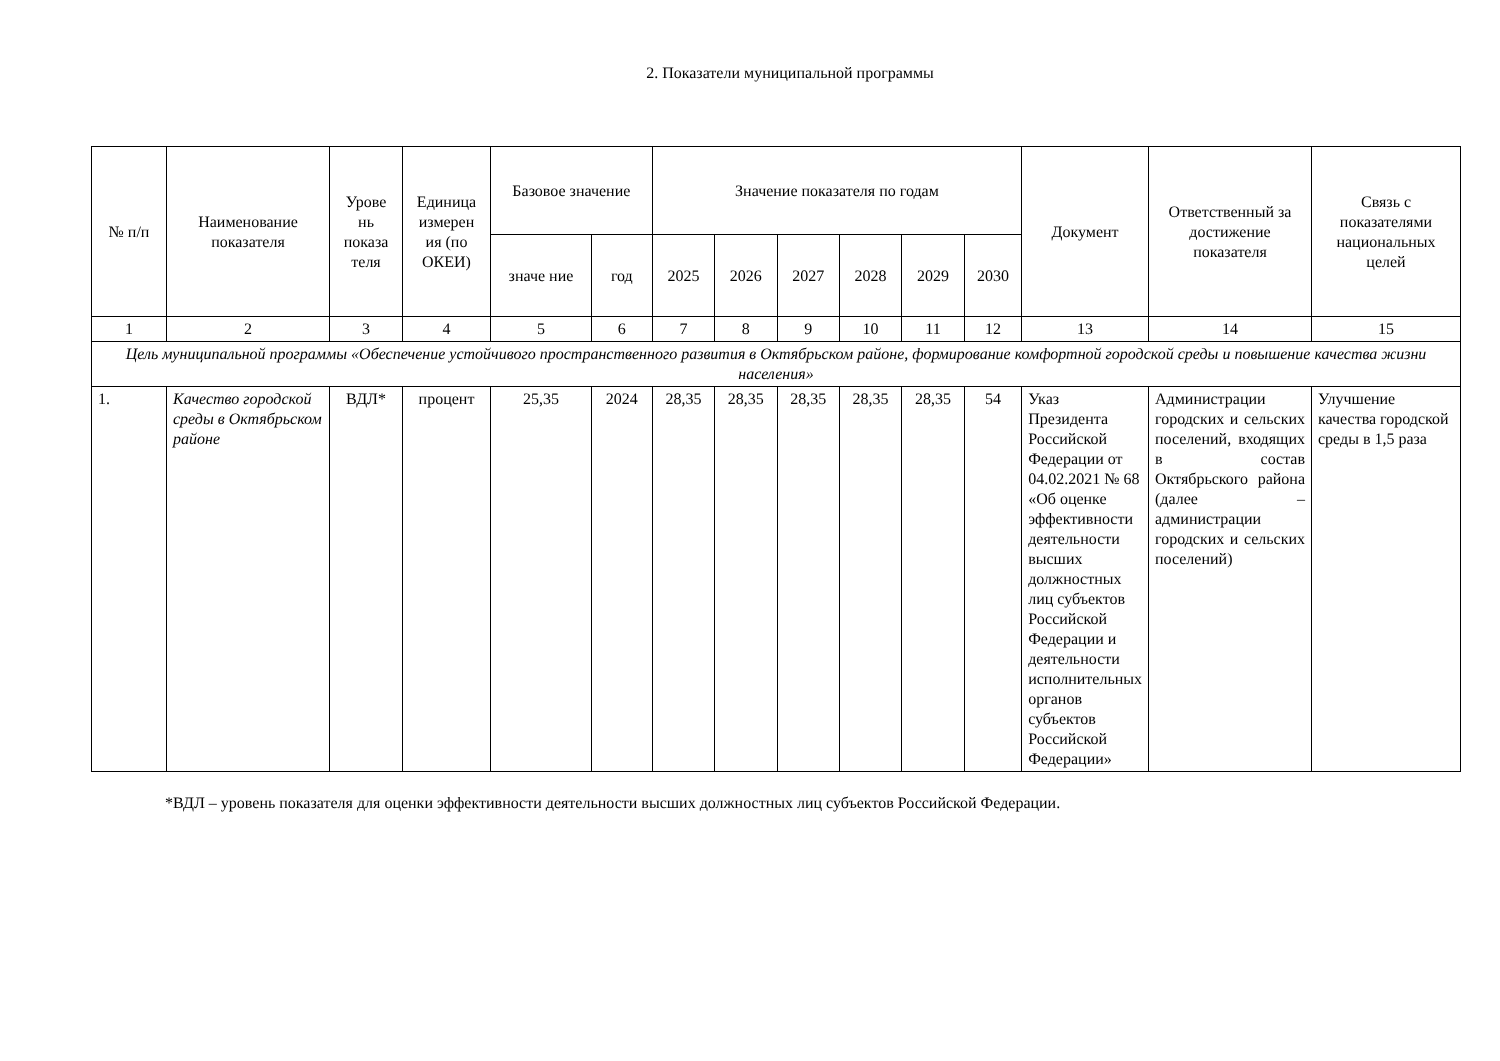2. Показатели муниципальной программы
| № п/п | Наименование показателя | Урове нь показа теля | Единица измерен ия (по ОКЕИ) | Базовое значение | | Значение показателя по годам | | | | | | Документ | Ответственный за достижение показателя | Связь с показателями национальных целей |
| --- | --- | --- | --- | --- | --- | --- | --- | --- | --- | --- | --- | --- | --- | --- |
| | | | | значе ние | год | 2025 | 2026 | 2027 | 2028 | 2029 | 2030 | | | |
| 1 | 2 | 3 | 4 | 5 | 6 | 7 | 8 | 9 | 10 | 11 | 12 | 13 | 14 | 15 |
| Цель муниципальной программы «Обеспечение устойчивого пространственного развития в Октябрьском районе, формирование комфортной городской среды и повышение качества жизни населения» | | | | | | | | | | | | | | |
| 1. | Качество городской среды в Октябрьском районе | ВДЛ* | процент | 25,35 | 2024 | 28,35 | 28,35 | 28,35 | 28,35 | 28,35 | 54 | Указ Президента Российской Федерации от 04.02.2021 № 68 «Об оценке эффективности деятельности высших должностных лиц субъектов Российской Федерации и деятельности исполнительных органов субъектов Российской Федерации» | Администрации городских и сельских поселений, входящих в состав Октябрьского района (далее – администрации городских и сельских поселений) | Улучшение качества городской среды в 1,5 раза |
*ВДЛ – уровень показателя для оценки эффективности деятельности высших должностных лиц субъектов Российской Федерации.